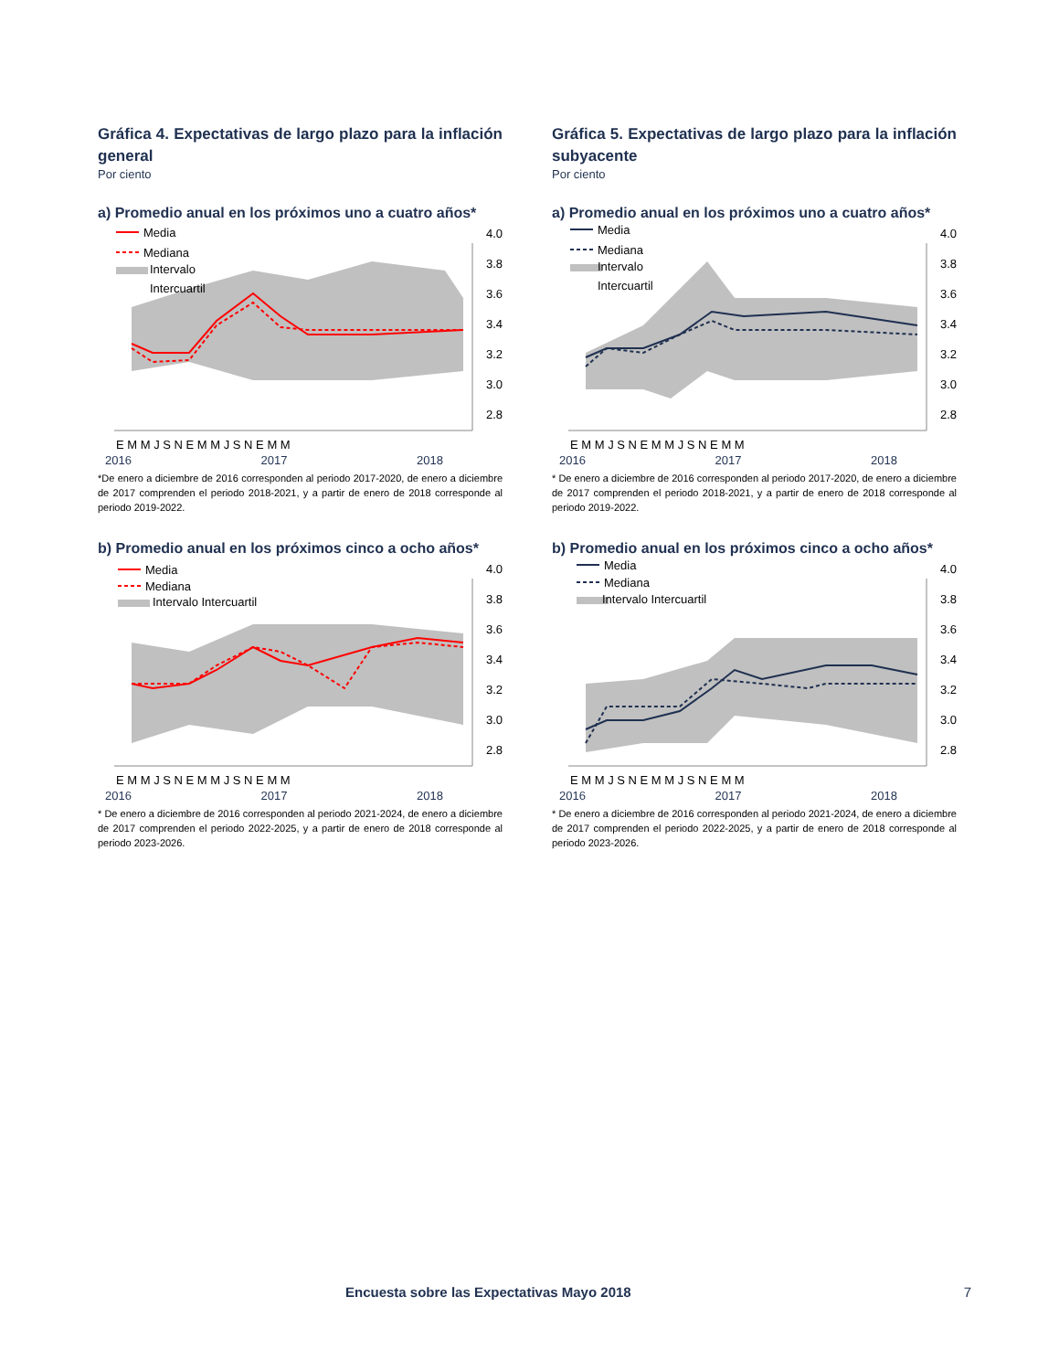Gráfica 4. Expectativas de largo plazo para la inflación general
Por ciento
a) Promedio anual en los próximos uno a cuatro años*
Media
Mediana
Intervalo
Intercuartil
4.0
3.8
3.6
3.4
3.2
3.0
2.8
E M M J S N E M M J S N E M M
2016 2017 2018
*De enero a diciembre de 2016 corresponden al periodo 2017-2020, de enero a diciembre de 2017 comprenden el periodo 2018-2021, y a partir de enero de 2018 corresponde al periodo 2019-2022.
b) Promedio anual en los próximos cinco a ocho años*
Media
Mediana
Intervalo Intercuartil
4.0
3.8
3.6
3.4
3.2
3.0
2.8
E M M J S N E M M J S N E M M
2016 2017 2018
* De enero a diciembre de 2016 corresponden al periodo 2021-2024, de enero a diciembre de 2017 comprenden el periodo 2022-2025, y a partir de enero de 2018 corresponde al periodo 2023-2026.
Gráfica 5. Expectativas de largo plazo para la inflación subyacente
Por ciento
a) Promedio anual en los próximos uno a cuatro años*
Media
Mediana
Intervalo
Intercuartil
4.0
3.8
3.6
3.4
3.2
3.0
2.8
E M M J S N E M M J S N E M M
2016 2017 2018
* De enero a diciembre de 2016 corresponden al periodo 2017-2020, de enero a diciembre de 2017 comprenden el periodo 2018-2021, y a partir de enero de 2018 corresponde al periodo 2019-2022.
b) Promedio anual en los próximos cinco a ocho años*
Media
Mediana
Intervalo Intercuartil
4.0
3.8
3.6
3.4
3.2
3.0
2.8
E M M J S N E M M J S N E M M
2016 2017 2018
* De enero a diciembre de 2016 corresponden al periodo 2021-2024, de enero a diciembre de 2017 comprenden el periodo 2022-2025, y a partir de enero de 2018 corresponde al periodo 2023-2026.
Encuesta sobre las Expectativas Mayo 2018 7